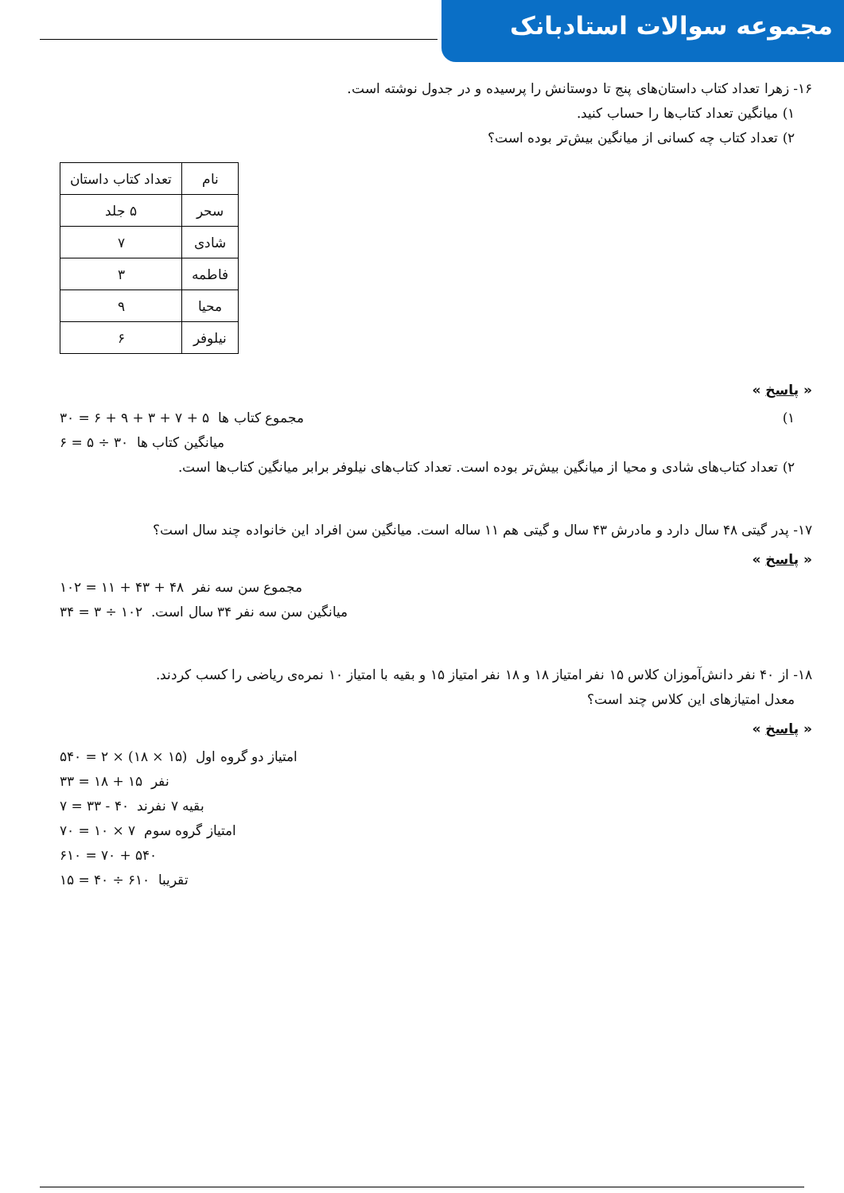مجموعه سوالات استادبانک
۱۶- زهرا تعداد کتاب داستان‌های پنج تا دوستانش را پرسیده و در جدول نوشته است.
۱) میانگین تعداد کتاب‌ها را حساب کنید.
۲) تعداد کتاب چه کسانی از میانگین بیش‌تر بوده است؟
| نام | تعداد کتاب داستان |
| سحر | ۵ جلد |
| شادی | ۷ |
| فاطمه | ۳ |
| محیا | ۹ |
| نیلوفر | ۶ |
« پاسخ »
۱) مجموع کتاب ها ۵ + ۷ + ۳ + ۹ + ۶ = ۳۰
میانگین کتاب ها ۳۰ ÷ ۵ = ۶
۲) تعداد کتاب‌های شادی و محیا از میانگین بیش‌تر بوده است. تعداد کتاب‌های نیلوفر برابر میانگین کتاب‌ها است.
۱۷- پدر گیتی ۴۸ سال دارد و مادرش ۴۳ سال و گیتی هم ۱۱ ساله است. میانگین سن افراد این خانواده چند سال است؟
« پاسخ »
مجموع سن سه نفر ۴۸ + ۴۳ + ۱۱ = ۱۰۲
میانگین سن سه نفر ۳۴ سال است. ۱۰۲ ÷ ۳ = ۳۴
۱۸- از ۴۰ نفر دانش‌آموزان کلاس ۱۵ نفر امتیاز ۱۸ و ۱۸ نفر امتیاز ۱۵ و بقیه با امتیاز ۱۰ نمره‌ی ریاضی را کسب کردند.
معدل امتیازهای این کلاس چند است؟
« پاسخ »
امتیاز دو گروه اول (۱۵ × ۱۸) × ۲ = ۵۴۰
نفر ۱۵ + ۱۸ = ۳۳
بقیه ۷ نفرند ۴۰ - ۳۳ = ۷
امتیاز گروه سوم ۷ × ۱۰ = ۷۰
۵۴۰ + ۷۰ = ۶۱۰
تقریبا ۶۱۰ ÷ ۴۰ = ۱۵